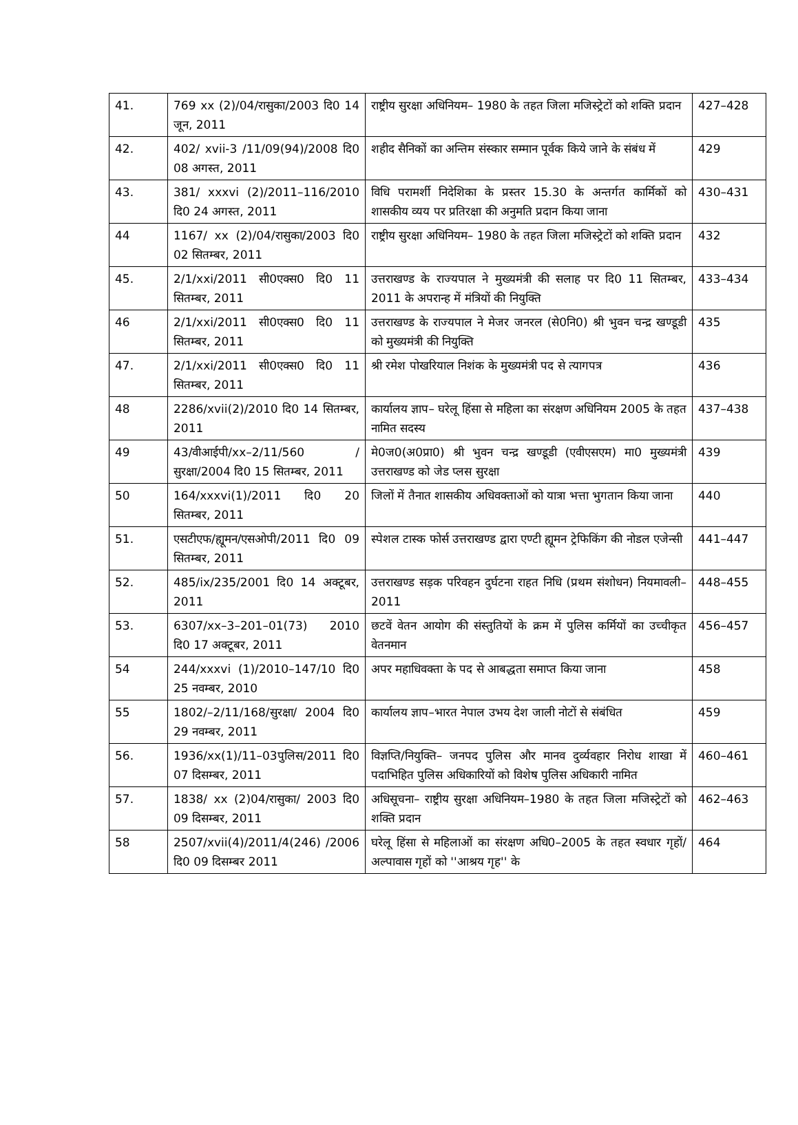| 41. | 769 xx (2)/04/रासुका/2003 दि0 14 जून, 2011 | राष्ट्रीय सुरक्षा अधिनियम– 1980 के तहत जिला मजिस्ट्रेटों को शक्ति प्रदान | 427–428 |
| 42. | 402/ xvii-3 /11/09(94)/2008 दि0 08 अगस्त, 2011 | शहीद सैनिकों का अन्तिम संस्कार सम्मान पूर्वक किये जाने के संबंध में | 429 |
| 43. | 381/ xxxvi (2)/2011–116/2010 दि0 24 अगस्त, 2011 | विधि परामर्शी निदेशिका के प्रस्तर 15.30 के अन्तर्गत कार्मिकों को शासकीय व्यय पर प्रतिरक्षा की अनुमति प्रदान किया जाना | 430–431 |
| 44 | 1167/ xx (2)/04/रासुका/2003 दि0 02 सितम्बर, 2011 | राष्ट्रीय सुरक्षा अधिनियम– 1980 के तहत जिला मजिस्ट्रेटों को शक्ति प्रदान | 432 |
| 45. | 2/1/xxi/2011 सी0एक्स0 दि0 11 सितम्बर, 2011 | उत्तराखण्ड के राज्यपाल ने मुख्यमंत्री की सलाह पर दि0 11 सितम्बर, 2011 के अपरान्ह में मंत्रियों की नियुक्ति | 433–434 |
| 46 | 2/1/xxi/2011 सी0एक्स0 दि0 11 सितम्बर, 2011 | उत्तराखण्ड के राज्यपाल ने मेजर जनरल (से0नि0) श्री भुवन चन्द्र खण्डूडी को मुख्यमंत्री की नियुक्ति | 435 |
| 47. | 2/1/xxi/2011 सी0एक्स0 दि0 11 सितम्बर, 2011 | श्री रमेश पोखरियाल निशंक के मुख्यमंत्री पद से त्यागपत्र | 436 |
| 48 | 2286/xvii(2)/2010 दि0 14 सितम्बर, 2011 | कार्यालय ज्ञाप– घरेलू हिंसा से महिला का संरक्षण अधिनियम 2005 के तहत नामित सदस्य | 437–438 |
| 49 | 43/वीआईपी/xx–2/11/560 /सुरक्षा/2004 दि0 15 सितम्बर, 2011 | मे0ज0(अ0प्रा0) श्री भुवन चन्द्र खण्डूडी (एवीएसएम) मा0 मुख्यमंत्री उत्तराखण्ड को जेड प्लस सुरक्षा | 439 |
| 50 | 164/xxxvi(1)/2011 दि0 20 सितम्बर, 2011 | जिलों में तैनात शासकीय अधिवक्ताओं को यात्रा भत्ता भुगतान किया जाना | 440 |
| 51. | एसटीएफ/ह्यूमन/एसओपी/2011 दि0 09 सितम्बर, 2011 | स्पेशल टास्क फोर्स उत्तराखण्ड द्वारा एण्टी ह्यूमन ट्रेफिकिंग की नोडल एजेन्सी | 441–447 |
| 52. | 485/ix/235/2001 दि0 14 अक्टूबर, 2011 | उत्तराखण्ड सड़क परिवहन दुर्घटना राहत निधि (प्रथम संशोधन) नियमावली–2011 | 448–455 |
| 53. | 6307/xx–3–201–01(73) 2010 दि0 17 अक्टूबर, 2011 | छटवें वेतन आयोग की संस्तुतियों के क्रम में पुलिस कर्मियों का उच्चीकृत वेतनमान | 456–457 |
| 54 | 244/xxxvi (1)/2010–147/10 दि0 25 नवम्बर, 2010 | अपर महाधिवक्ता के पद से आबद्धता समाप्त किया जाना | 458 |
| 55 | 1802/–2/11/168/सुरक्षा/ 2004 दि0 29 नवम्बर, 2011 | कार्यालय ज्ञाप–भारत नेपाल उभय देश जाली नोटों से संबंधित | 459 |
| 56. | 1936/xx(1)/11–03पुलिस/2011 दि0 07 दिसम्बर, 2011 | विज्ञप्ति/नियुक्ति– जनपद पुलिस और मानव दुर्व्यवहार निरोध शाखा में पदाभिहित पुलिस अधिकारियों को विशेष पुलिस अधिकारी नामित | 460–461 |
| 57. | 1838/ xx (2)04/रासुका/ 2003 दि0 09 दिसम्बर, 2011 | अधिसूचना– राष्ट्रीय सुरक्षा अधिनियम–1980 के तहत जिला मजिस्ट्रेटों को शक्ति प्रदान | 462–463 |
| 58 | 2507/xvii(4)/2011/4(246) /2006 दि0 09 दिसम्बर 2011 | घरेलू हिंसा से महिलाओं का संरक्षण अधि0–2005 के तहत स्वधार गृहों/अल्पावास गृहों को ''आश्रय गृह'' के | 464 |